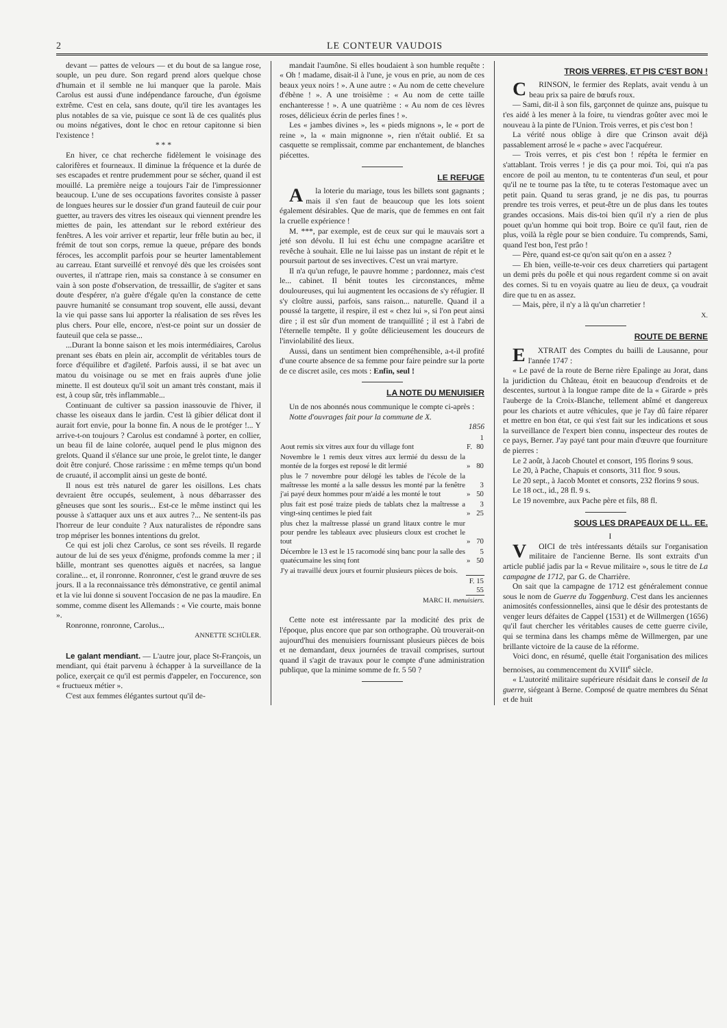2 LE CONTEUR VAUDOIS
devant — pattes de velours — et du bout de sa langue rose, souple, un peu dure. Son regard prend alors quelque chose d'humain et il semble ne lui manquer que la parole. Mais Carolus est aussi d'une indépendance farouche, d'un égoïsme extrême. C'est en cela, sans doute, qu'il tire les avantages les plus notables de sa vie, puisque ce sont là de ces qualités plus ou moins négatives, dont le choc en retour capitonne si bien l'existence !
* * *
En hiver, ce chat recherche fidèlement le voisinage des calorifères et fourneaux. Il diminue la fréquence et la durée de ses escapades et rentre prudemment pour se sécher, quand il est mouillé. La première neige a toujours l'air de l'impressionner beaucoup. L'une de ses occupations favorites consiste à passer de longues heures sur le dossier d'un grand fauteuil de cuir pour guetter, au travers des vitres les oiseaux qui viennent prendre les miettes de pain, les attendant sur le rebord extérieur des fenêtres. A les voir arriver et repartir, leur frêle butin au bec, il frémit de tout son corps, remue la queue, prépare des bonds féroces, les accomplit parfois pour se heurter lamentablement au carreau. Etant surveillé et renvoyé dès que les croisées sont ouvertes, il n'attrape rien, mais sa constance à se consumer en vain à son poste d'observation, de tressaillir, de s'agiter et sans doute d'espérer, n'a guère d'égale qu'en la constance de cette pauvre humanité se consumant trop souvent, elle aussi, devant la vie qui passe sans lui apporter la réalisation de ses rêves les plus chers. Pour elle, encore, n'est-ce point sur un dossier de fauteuil que cela se passe...
...Durant la bonne saison et les mois intermédiaires, Carolus prenant ses ébats en plein air, accomplit de véritables tours de force d'équilibre et d'agileté. Parfois aussi, il se bat avec un matou du voisinage ou se met en frais auprès d'une jolie minette. Il est douteux qu'il soit un amant très constant, mais il est, à coup sûr, très inflammable...
Continuant de cultiver sa passion inassouvie de l'hiver, il chasse les oiseaux dans le jardin. C'est là gibier délicat dont il aurait fort envie, pour la bonne fin. A nous de le protéger !... Y arrive-t-on toujours ? Carolus est condamné à porter, en collier, un beau fil de laine colorée, auquel pend le plus mignon des grelots. Quand il s'élance sur une proie, le grelot tinte, le danger doit être conjuré. Chose rarissime : en même temps qu'un bond de cruauté, il accomplit ainsi un geste de bonté.
Il nous est très naturel de garer les oisillons. Les chats devraient être occupés, seulement, à nous débarrasser des gêneuses que sont les souris... Est-ce le même instinct qui les pousse à s'attaquer aux uns et aux autres ?... Ne sentent-ils pas l'horreur de leur conduite ? Aux naturalistes de répondre sans trop mépriser les bonnes intentions du grelot.
Ce qui est joli chez Carolus, ce sont ses réveils. Il regarde autour de lui de ses yeux d'énigme, profonds comme la mer ; il bâille, montrant ses quenottes aiguës et nacrées, sa langue coraline... et, il ronronne. Ronronner, c'est le grand œuvre de ses jours. Il a la reconnaissance très démonstrative, ce gentil animal et la vie lui donne si souvent l'occasion de ne pas la maudire. En somme, comme disent les Allemands : « Vie courte, mais bonne ».
Ronronne, ronronne, Carolus...
ANNETTE SCHÜLER.
Le galant mendiant. — L'autre jour, place St-François, un mendiant, qui était parvenu à échapper à la surveillance de la police, exerçait ce qu'il est permis d'appeler, en l'occurence, son « fructueux métier ».
C'est aux femmes élégantes surtout qu'il de-
mandait l'aumône. Si elles boudaient à son humble requête : « Oh ! madame, disait-il à l'une, je vous en prie, au nom de ces beaux yeux noirs ! ». A une autre : « Au nom de cette chevelure d'ébène ! ». A une troisième : « Au nom de cette taille enchanteresse ! ». A une quatrième : « Au nom de ces lèvres roses, délicieux écrin de perles fines ! ».
Les « jambes divines », les « pieds mignons », le « port de reine », la « main mignonne », rien n'était oublié. Et sa casquette se remplissait, comme par enchantement, de blanches piécettes.
LE REFUGE
A la loterie du mariage, tous les billets sont gagnants ; mais il s'en faut de beaucoup que les lots soient également désirables. Que de maris, que de femmes en ont fait la cruelle expérience !
M. ***, par exemple, est de ceux sur qui le mauvais sort a jeté son dévolu. Il lui est échu une compagne acariâtre et revêche à souhait. Elle ne lui laisse pas un instant de répit et le poursuit partout de ses invectives. C'est un vrai martyre.
Il n'a qu'un refuge, le pauvre homme ; pardonnez, mais c'est le... cabinet. Il bénit toutes les circonstances, même douloureuses, qui lui augmentent les occasions de s'y réfugier. Il s'y cloître aussi, parfois, sans raison... naturelle. Quand il a poussé la targette, il respire, il est « chez lui », si l'on peut ainsi dire ; il est sûr d'un moment de tranquillité ; il est à l'abri de l'éternelle tempête. Il y goûte délicieusement les douceurs de l'inviolabilité des lieux.
Aussi, dans un sentiment bien compréhensible, a-t-il profité d'une courte absence de sa femme pour faire peindre sur la porte de ce discret asile, ces mots : Enfin, seul !
LA NOTE DU MENUISIER
Un de nos abonnés nous communique le compte ci-après :
Notte d'ouvrages fait pour la commune de X.
1856
| Aout remis six vitres aux four du village font | F. | 1 80 |
| Novembre le 1 remis deux vitres aux lermié du dessu de la montée de la forges est reposé le dit lermié | » | 80 |
| plus le 7 novembre pour délogé les tables de l'école de la maîtresse les monté a la salle dessus les monté par la fenêtre j'ai payé deux hommes pour m'aidé a les monté le tout | » | 3 50 |
| plus fait est posé traize pieds de tablats chez la maîtresse a vingt-sinq centimes le pied fait | » | 3 25 |
| plus chez la maîtresse plassé un grand litaux contre le mur pour pendre les tableaux avec plusieurs cloux est crochet le tout | » | 70 |
| Décembre le 13 est le 15 racomodé sinq banc pour la salle des quatécumaine les sinq font | » | 5 50 |
| J'y ai travaillé deux jours et fournir plusieurs pièces de bois. | | |
| | F. 15 55 | |
MARC H. menuisiers.
Cette note est intéressante par la modicité des prix de l'époque, plus encore que par son orthographe. Où trouverait-on aujourd'hui des menuisiers fournissant plusieurs pièces de bois et ne demandant, deux journées de travail comprises, surtout quand il s'agit de travaux pour le compte d'une administration publique, que la minime somme de fr. 5 50 ?
TROIS VERRES, ET PIS C'EST BON !
CRINSON, le fermier des Replats, avait vendu à un beau prix sa paire de bœufs roux.
— Sami, dit-il à son fils, garçonnet de quinze ans, puisque tu t'es aidé à les mener à la foire, tu viendras goûter avec moi le nouveau à la pinte de l'Union. Trois verres, et pis c'est bon !
La vérité nous oblige à dire que Crinson avait déjà passablement arrosé le « pache » avec l'acquéreur.
— Trois verres, et pis c'est bon ! répéta le fermier en s'attablant. Trois verres ! je dis ça pour moi. Toi, qui n'a pas encore de poil au menton, tu te contenteras d'un seul, et pour qu'il ne te tourne pas la tête, tu te coteras l'estomaque avec un petit pain. Quand tu seras grand, je ne dis pas, tu pourras prendre tes trois verres, et peut-être un de plus dans les toutes grandes occasions. Mais dis-toi bien qu'il n'y a rien de plus pouet qu'un homme qui boit trop. Boire ce qu'il faut, rien de plus, voilà la règle pour se bien conduire. Tu comprends, Sami, quand l'est bon, l'est prâo !
— Père, quand est-ce qu'on sait qu'on en a assez ?
— Eh bien, veille-te-voir ces deux charretiers qui partagent un demi près du poêle et qui nous regardent comme si on avait des cornes. Si tu en voyais quatre au lieu de deux, ça voudrait dire que tu en as assez.
— Mais, père, il n'y a là qu'un charretier !
X.
ROUTE DE BERNE
EXTRAIT des Comptes du bailli de Lausanne, pour l'année 1747 :
« Le pavé de la route de Berne rière Epalinge au Jorat, dans la juridiction du Château, étoit en beaucoup d'endroits et de descentes, surtout à la longue rampe dite de la « Girarde » près l'auberge de la Croix-Blanche, tellement abîmé et dangereux pour les chariots et autre véhicules, que je l'ay dû faire réparer et mettre en bon état, ce qui s'est fait sur les indications et sous la surveillance de l'expert bien connu, inspecteur des routes de ce pays, Berner. J'ay payé tant pour main d'œuvre que fourniture de pierres :
Le 2 août, à Jacob Choutel et consort, 195 florins 9 sous.
Le 20, à Pache, Chapuis et consorts, 311 flor. 9 sous.
Le 20 sept., à Jacob Montet et consorts, 232 florins 9 sous.
Le 18 oct., id., 28 fl. 9 s.
Le 19 novembre, aux Pache père et fils, 88 fl.
SOUS LES DRAPEAUX DE LL. EE.
I
VOICI de très intéressants détails sur l'organisation militaire de l'ancienne Berne. Ils sont extraits d'un article publié jadis par la « Revue militaire », sous le titre de La campagne de 1712, par G. de Charrière.
On sait que la campagne de 1712 est généralement connue sous le nom de Guerre du Toggenburg. C'est dans les anciennes animosités confessionnelles, ainsi que le désir des protestants de venger leurs défaites de Cappel (1531) et de Willmergen (1656) qu'il faut chercher les véritables causes de cette guerre civile, qui se termina dans les champs même de Willmergen, par une brillante victoire de la cause de la réforme.
Voici donc, en résumé, quelle était l'organisation des milices bernoises, au commencement du XVIII<sup>e</sup> siècle.
« L'autorité militaire supérieure résidait dans le conseil de la guerre, siégeant à Berne. Composé de quatre membres du Sénat et de huit